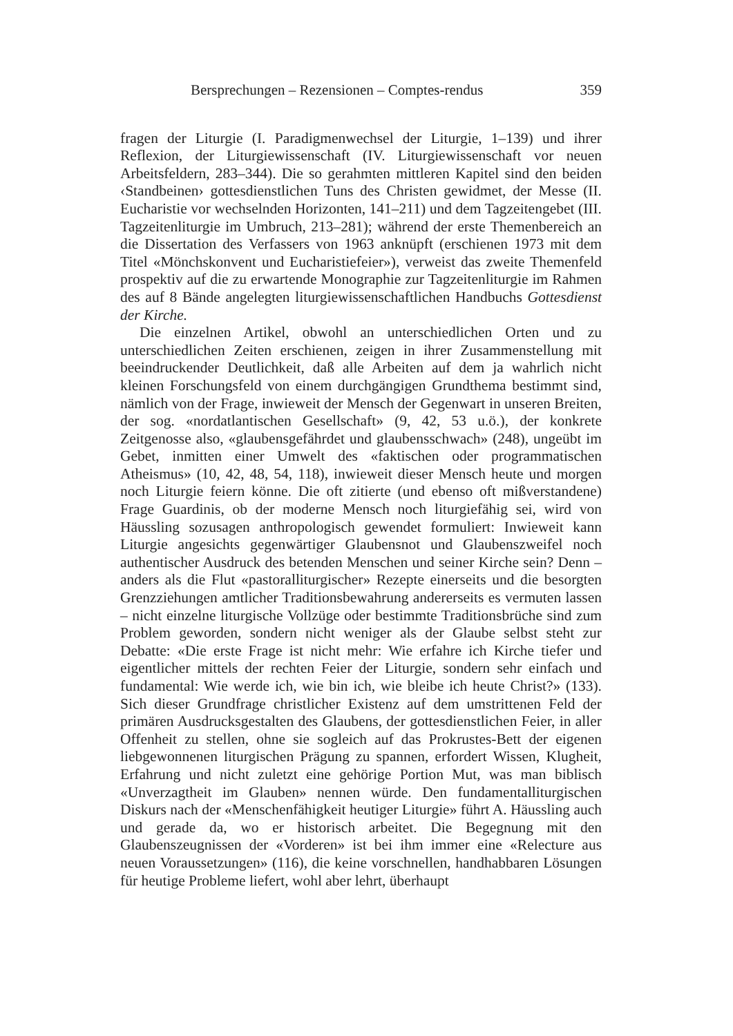Bersprechungen – Rezensionen – Comptes-rendus 359
fragen der Liturgie (I. Paradigmenwechsel der Liturgie, 1–139) und ihrer Reflexion, der Liturgiewissenschaft (IV. Liturgiewissenschaft vor neuen Arbeitsfeldern, 283–344). Die so gerahmten mittleren Kapitel sind den beiden ‹Standbeinen› gottesdienstlichen Tuns des Christen gewidmet, der Messe (II. Eucharistie vor wechselnden Horizonten, 141–211) und dem Tagzeitengebet (III. Tagzeitenliturgie im Umbruch, 213–281); während der erste Themenbereich an die Dissertation des Verfassers von 1963 anknüpft (erschienen 1973 mit dem Titel «Mönchskonvent und Eucharistiefeier»), verweist das zweite Themenfeld prospektiv auf die zu erwartende Monographie zur Tagzeitenliturgie im Rahmen des auf 8 Bände angelegten liturgiewissenschaftlichen Handbuchs Gottesdienst der Kirche.
Die einzelnen Artikel, obwohl an unterschiedlichen Orten und zu unterschiedlichen Zeiten erschienen, zeigen in ihrer Zusammenstellung mit beeindruckender Deutlichkeit, daß alle Arbeiten auf dem ja wahrlich nicht kleinen Forschungsfeld von einem durchgängigen Grundthema bestimmt sind, nämlich von der Frage, inwieweit der Mensch der Gegenwart in unseren Breiten, der sog. «nordatlantischen Gesellschaft» (9, 42, 53 u.ö.), der konkrete Zeitgenosse also, «glaubensgefährdet und glaubensschwach» (248), ungeübt im Gebet, inmitten einer Umwelt des «faktischen oder programmatischen Atheismus» (10, 42, 48, 54, 118), inwieweit dieser Mensch heute und morgen noch Liturgie feiern könne. Die oft zitierte (und ebenso oft mißverstandene) Frage Guardinis, ob der moderne Mensch noch liturgiefähig sei, wird von Häussling sozusagen anthropologisch gewendet formuliert: Inwieweit kann Liturgie angesichts gegenwärtiger Glaubensnot und Glaubenszweifel noch authentischer Ausdruck des betenden Menschen und seiner Kirche sein? Denn – anders als die Flut «pastoralliturgischer» Rezepte einerseits und die besorgten Grenzziehungen amtlicher Traditionsbewahrung andererseits es vermuten lassen – nicht einzelne liturgische Vollzüge oder bestimmte Traditionsbrüche sind zum Problem geworden, sondern nicht weniger als der Glaube selbst steht zur Debatte: «Die erste Frage ist nicht mehr: Wie erfahre ich Kirche tiefer und eigentlicher mittels der rechten Feier der Liturgie, sondern sehr einfach und fundamental: Wie werde ich, wie bin ich, wie bleibe ich heute Christ?» (133). Sich dieser Grundfrage christlicher Existenz auf dem umstrittenen Feld der primären Ausdrucksgestalten des Glaubens, der gottesdienstlichen Feier, in aller Offenheit zu stellen, ohne sie sogleich auf das Prokrustes-Bett der eigenen liebgewonnenen liturgischen Prägung zu spannen, erfordert Wissen, Klugheit, Erfahrung und nicht zuletzt eine gehörige Portion Mut, was man biblisch «Unverzagtheit im Glauben» nennen würde. Den fundamentalliturgischen Diskurs nach der «Menschenfähigkeit heutiger Liturgie» führt A. Häussling auch und gerade da, wo er historisch arbeitet. Die Begegnung mit den Glaubenszeugnissen der «Vorderen» ist bei ihm immer eine «Relecture aus neuen Voraussetzungen» (116), die keine vorschnellen, handhabbaren Lösungen für heutige Probleme liefert, wohl aber lehrt, überhaupt